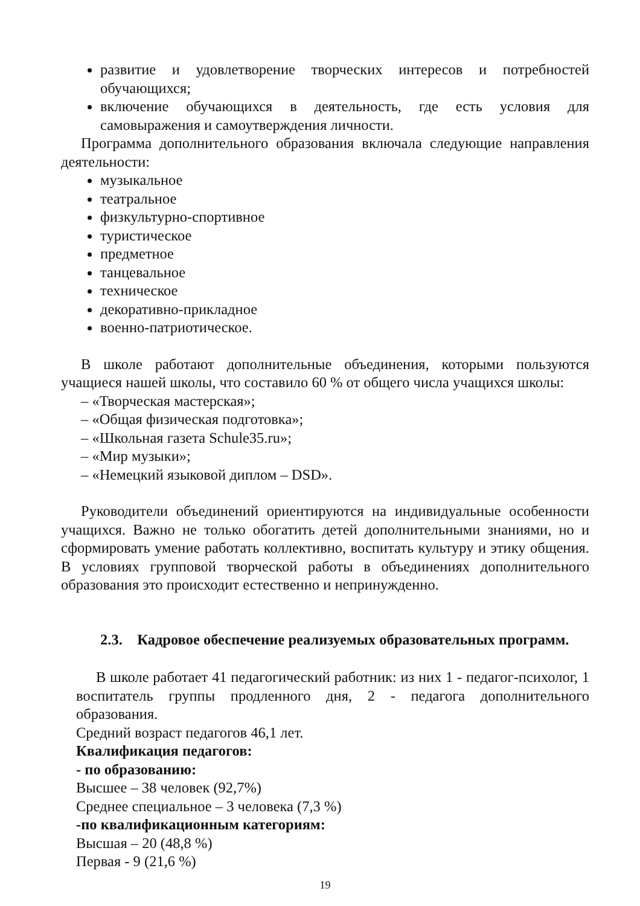развитие и удовлетворение творческих интересов и потребностей обучающихся;
включение обучающихся в деятельность, где есть условия для самовыражения и самоутверждения личности.
Программа дополнительного образования включала следующие направления деятельности:
музыкальное
театральное
физкультурно-спортивное
туристическое
предметное
танцевальное
техническое
декоративно-прикладное
военно-патриотическое.
В школе работают дополнительные объединения, которыми пользуются учащиеся нашей школы, что составило 60 % от общего числа учащихся школы:
– «Творческая мастерская»;
– «Общая физическая подготовка»;
– «Школьная газета Schule35.ru»;
– «Мир музыки»;
– «Немецкий языковой диплом – DSD».
Руководители объединений ориентируются на индивидуальные особенности учащихся. Важно не только обогатить детей дополнительными знаниями, но и сформировать умение работать коллективно, воспитать культуру и этику общения. В условиях групповой творческой работы в объединениях дополнительного образования это происходит естественно и непринужденно.
2.3. Кадровое обеспечение реализуемых образовательных программ.
В школе работает 41 педагогический работник: из них 1 - педагог-психолог, 1 воспитатель группы продленного дня, 2 - педагога дополнительного образования.
Средний возраст педагогов 46,1 лет.
Квалификация педагогов:
- по образованию:
Высшее – 38 человек (92,7%)
Среднее специальное – 3 человека (7,3 %)
-по квалификационным категориям:
Высшая – 20 (48,8 %)
Первая - 9 (21,6 %)
19